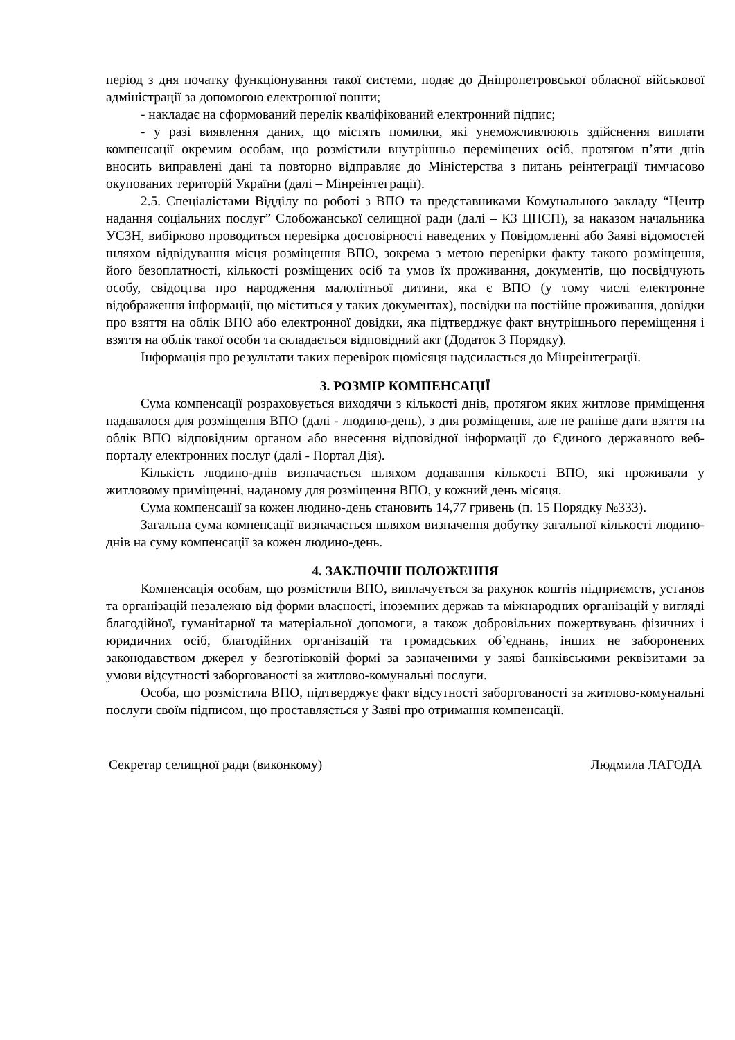період з дня початку функціонування такої системи, подає до Дніпропетровської обласної військової адміністрації за допомогою електронної пошти;
- накладає на сформований перелік кваліфікований електронний підпис;
- у разі виявлення даних, що містять помилки, які унеможливлюють здійснення виплати компенсації окремим особам, що розмістили внутрішньо переміщених осіб, протягом п’яти днів вносить виправлені дані та повторно відправляє до Міністерства з питань реінтеграції тимчасово окупованих територій України (далі – Мінреінтеграції).
2.5. Спеціалістами Відділу по роботі з ВПО та представниками Комунального закладу “Центр надання соціальних послуг” Слобожанської селищної ради (далі – КЗ ЦНСП), за наказом начальника УСЗН, вибірково проводиться перевірка достовірності наведених у Повідомленні або Заяві відомостей шляхом відвідування місця розміщення ВПО, зокрема з метою перевірки факту такого розміщення, його безоплатності, кількості розміщених осіб та умов їх проживання, документів, що посвідчують особу, свідоцтва про народження малолітньої дитини, яка є ВПО (у тому числі електронне відображення інформації, що міститься у таких документах), посвідки на постійне проживання, довідки про взяття на облік ВПО або електронної довідки, яка підтверджує факт внутрішнього переміщення і взяття на облік такої особи та складається відповідний акт (Додаток 3 Порядку).
Інформація про результати таких перевірок щомісяця надсилається до Мінреінтеграції.
3. РОЗМІР КОМПЕНСАЦІЇ
Сума компенсації розраховується виходячи з кількості днів, протягом яких житлове приміщення надавалося для розміщення ВПО (далі - людино-день), з дня розміщення, але не раніше дати взяття на облік ВПО відповідним органом або внесення відповідної інформації до Єдиного державного веб-порталу електронних послуг (далі - Портал Дія).
Кількість людино-днів визначається шляхом додавання кількості ВПО, які проживали у житловому приміщенні, наданому для розміщення ВПО, у кожний день місяця.
Сума компенсації за кожен людино-день становить 14,77 гривень (п. 15 Порядку №333).
Загальна сума компенсації визначається шляхом визначення добутку загальної кількості людино-днів на суму компенсації за кожен людино-день.
4. ЗАКЛЮЧНІ ПОЛОЖЕННЯ
Компенсація особам, що розмістили ВПО, виплачується за рахунок коштів підприємств, установ та організацій незалежно від форми власності, іноземних держав та міжнародних організацій у вигляді благодійної, гуманітарної та матеріальної допомоги, а також добровільних пожертвувань фізичних і юридичних осіб, благодійних організацій та громадських об’єднань, інших не заборонених законодавством джерел у безготівковій формі за зазначеними у заяві банківськими реквізитами за умови відсутності заборгованості за житлово-комунальні послуги.
Особа, що розмістила ВПО, підтверджує факт відсутності заборгованості за житлово-комунальні послуги своїм підписом, що проставляється у Заяві про отримання компенсації.
Секретар селищної ради (виконкому) Людмила ЛАГОДА